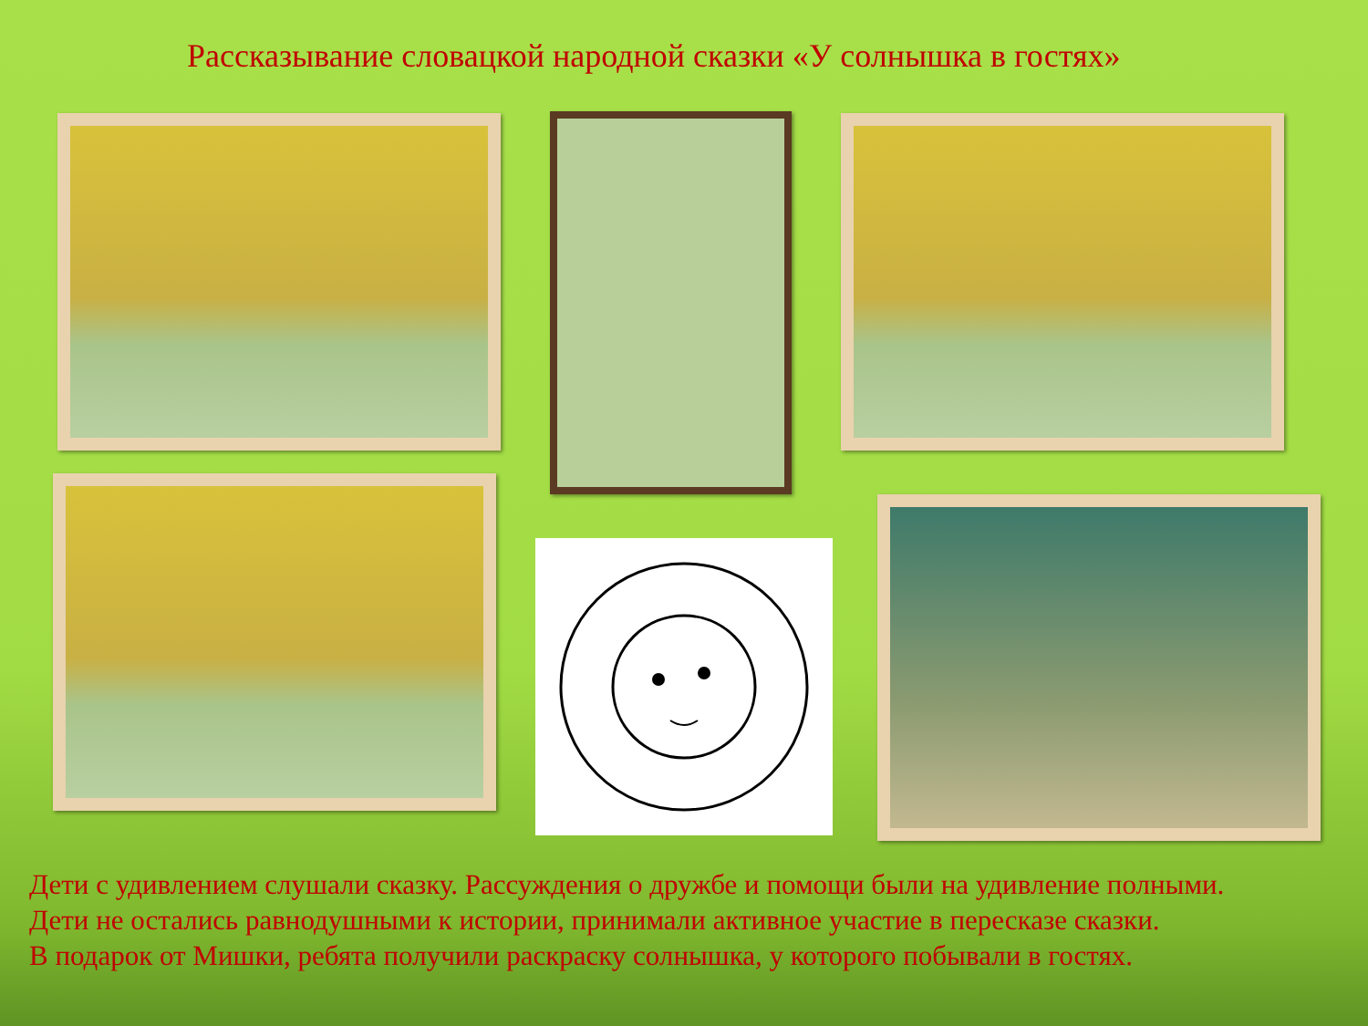Рассказывание словацкой народной сказки «У солнышка в гостях»
Дети с удивлением слушали сказку. Рассуждения о дружбе и помощи были на удивление полными.
Дети не остались равнодушными к истории, принимали активное участие в пересказе сказки.
В подарок от Мишки, ребята получили раскраску солнышка, у которого побывали в гостях.